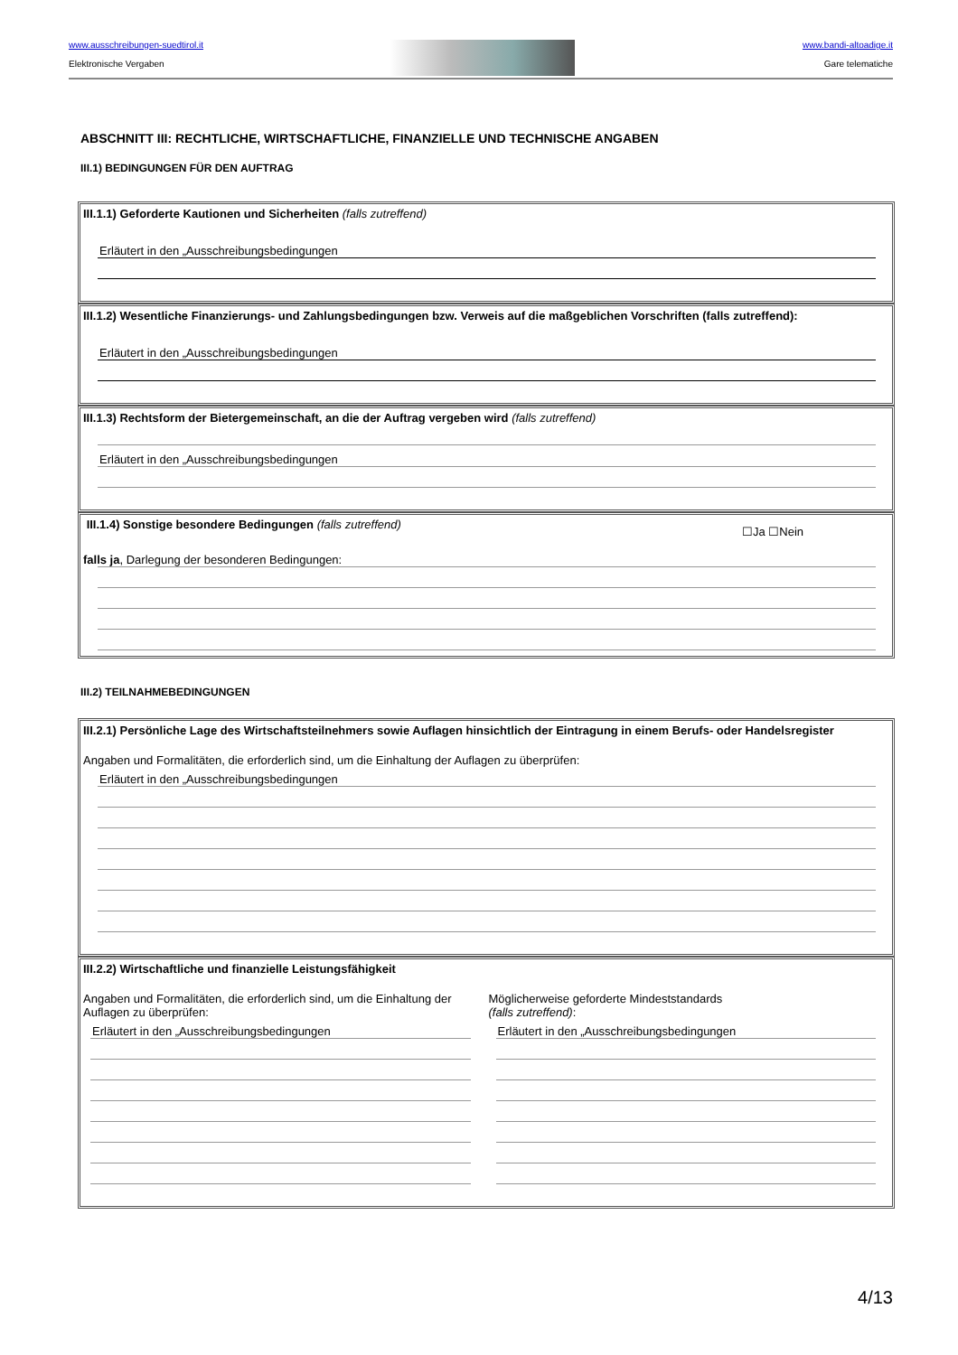www.ausschreibungen-suedtirol.it
Elektronische Vergaben
www.bandi-altoadige.it
Gare telematiche
ABSCHNITT III: RECHTLICHE, WIRTSCHAFTLICHE, FINANZIELLE UND TECHNISCHE ANGABEN
III.1) BEDINGUNGEN FÜR DEN AUFTRAG
III.1.1) Geforderte Kautionen und Sicherheiten (falls zutreffend)
Erläutert in den „Ausschreibungsbedingungen
III.1.2) Wesentliche Finanzierungs- und Zahlungsbedingungen bzw. Verweis auf die maßgeblichen Vorschriften (falls zutreffend):
Erläutert in den „Ausschreibungsbedingungen
III.1.3) Rechtsform der Bietergemeinschaft, an die der Auftrag vergeben wird (falls zutreffend)
Erläutert in den „Ausschreibungsbedingungen
III.1.4) Sonstige besondere Bedingungen (falls zutreffend) ☐Ja ☐Nein
falls ja, Darlegung der besonderen Bedingungen:
III.2) TEILNAHMEBEDINGUNGEN
III.2.1) Persönliche Lage des Wirtschaftsteilnehmers sowie Auflagen hinsichtlich der Eintragung in einem Berufs- oder Handelsregister
Angaben und Formalitäten, die erforderlich sind, um die Einhaltung der Auflagen zu überprüfen:
Erläutert in den „Ausschreibungsbedingungen
III.2.2) Wirtschaftliche und finanzielle Leistungsfähigkeit
Angaben und Formalitäten, die erforderlich sind, um die Einhaltung der Auflagen zu überprüfen:
Erläutert in den „Ausschreibungsbedingungen
Möglicherweise geforderte Mindeststandards
(falls zutreffend):
Erläutert in den „Ausschreibungsbedingungen
4/13